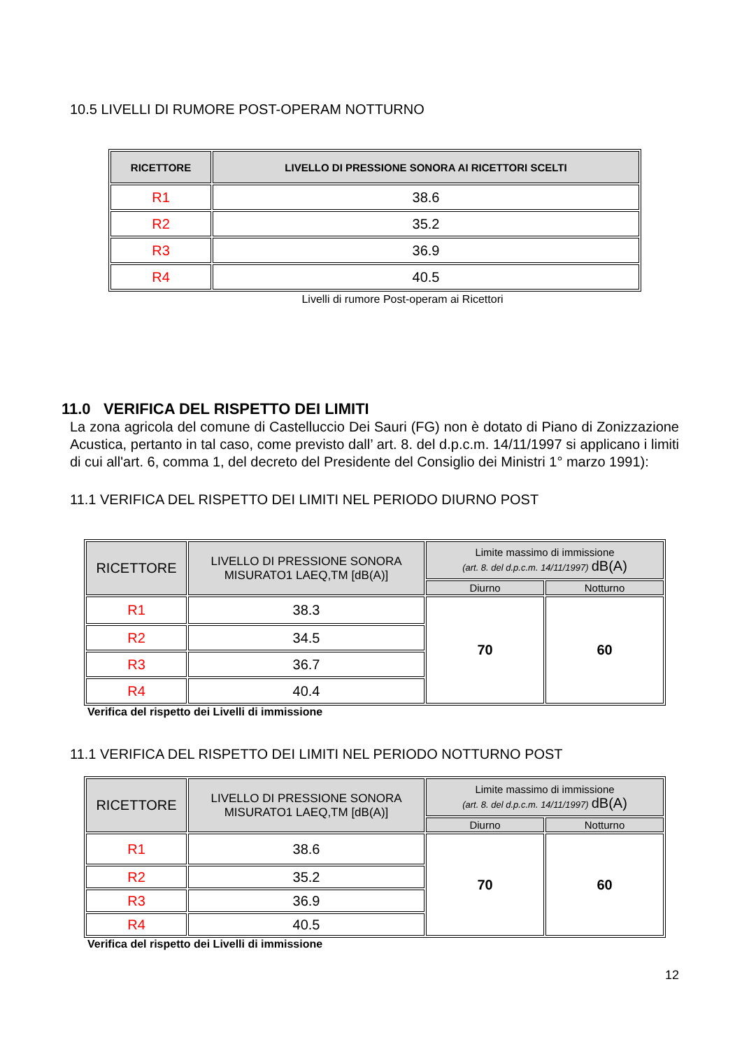10.5 LIVELLI DI RUMORE POST-OPERAM NOTTURNO
| RICETTORE | LIVELLO DI PRESSIONE SONORA AI RICETTORI SCELTI |
| --- | --- |
| R1 | 38.6 |
| R2 | 35.2 |
| R3 | 36.9 |
| R4 | 40.5 |
Livelli di rumore Post-operam ai Ricettori
11.0 VERIFICA DEL RISPETTO DEI LIMITI
La zona agricola del comune di Castelluccio Dei Sauri (FG) non è dotato di Piano di Zonizzazione Acustica, pertanto in tal caso, come previsto dall’ art. 8. del d.p.c.m. 14/11/1997 si applicano i limiti di cui all'art. 6, comma 1, del decreto del Presidente del Consiglio dei Ministri 1° marzo 1991):
11.1 VERIFICA DEL RISPETTO DEI LIMITI NEL PERIODO DIURNO POST
| RICETTORE | LIVELLO DI PRESSIONE SONORA MISURATO1 LAEQ,TM [dB(A)] | Limite massimo di immissione (art. 8. del d.p.c.m. 14/11/1997) dB(A) | |
| --- | --- | --- | --- |
| | | Diurno | Notturno |
| R1 | 38.3 | 70 | 60 |
| R2 | 34.5 | | |
| R3 | 36.7 | | |
| R4 | 40.4 | | |
Verifica del rispetto dei Livelli di immissione
11.1 VERIFICA DEL RISPETTO DEI LIMITI NEL PERIODO NOTTURNO POST
| RICETTORE | LIVELLO DI PRESSIONE SONORA MISURATO1 LAEQ,TM [dB(A)] | Limite massimo di immissione (art. 8. del d.p.c.m. 14/11/1997) dB(A) | |
| --- | --- | --- | --- |
| | | Diurno | Notturno |
| R1 | 38.6 | 70 | 60 |
| R2 | 35.2 | | |
| R3 | 36.9 | | |
| R4 | 40.5 | | |
Verifica del rispetto dei Livelli di immissione
12